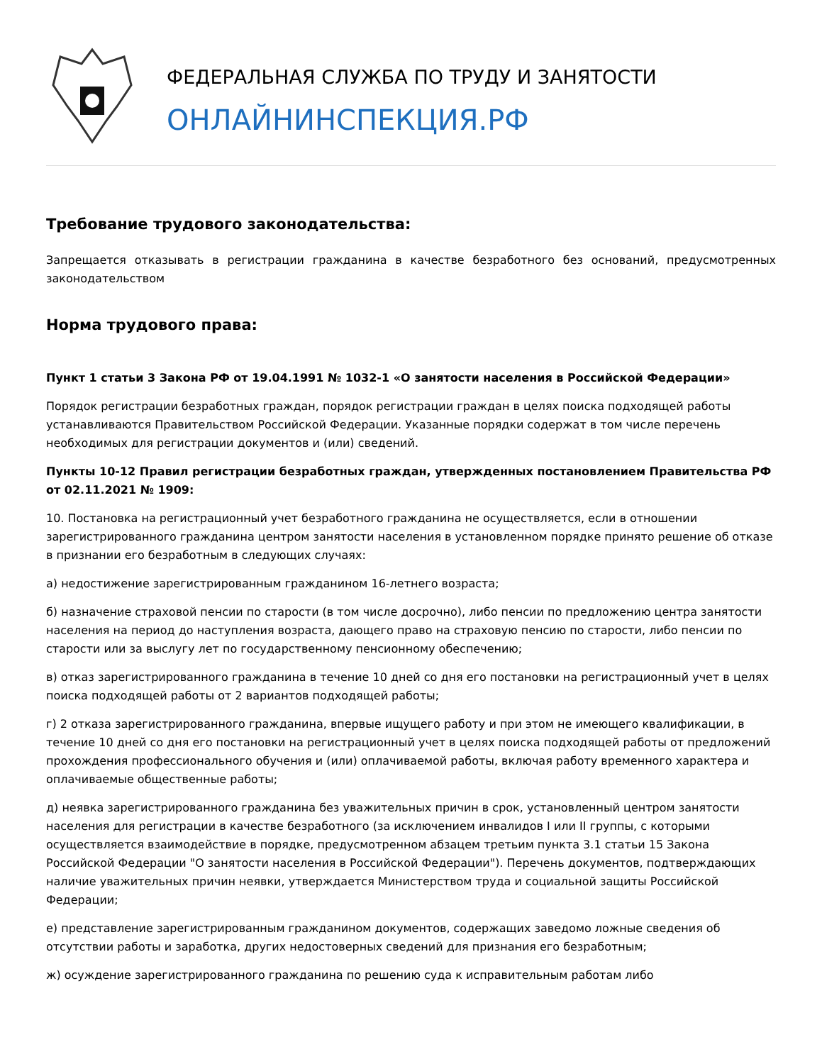ФЕДЕРАЛЬНАЯ СЛУЖБА ПО ТРУДУ И ЗАНЯТОСТИ
ОНЛАЙНИНСПЕКЦИЯ.РФ
Требование трудового законодательства:
Запрещается отказывать в регистрации гражданина в качестве безработного без оснований, предусмотренных законодательством
Норма трудового права:
Пункт 1 статьи 3 Закона РФ от 19.04.1991 № 1032-1 «О занятости населения в Российской Федерации»
Порядок регистрации безработных граждан, порядок регистрации граждан в целях поиска подходящей работы устанавливаются Правительством Российской Федерации. Указанные порядки содержат в том числе перечень необходимых для регистрации документов и (или) сведений.
Пункты 10-12 Правил регистрации безработных граждан, утвержденных постановлением Правительства РФ от 02.11.2021 № 1909:
10. Постановка на регистрационный учет безработного гражданина не осуществляется, если в отношении зарегистрированного гражданина центром занятости населения в установленном порядке принято решение об отказе в признании его безработным в следующих случаях:
а) недостижение зарегистрированным гражданином 16-летнего возраста;
б) назначение страховой пенсии по старости (в том числе досрочно), либо пенсии по предложению центра занятости населения на период до наступления возраста, дающего право на страховую пенсию по старости, либо пенсии по старости или за выслугу лет по государственному пенсионному обеспечению;
в) отказ зарегистрированного гражданина в течение 10 дней со дня его постановки на регистрационный учет в целях поиска подходящей работы от 2 вариантов подходящей работы;
г) 2 отказа зарегистрированного гражданина, впервые ищущего работу и при этом не имеющего квалификации, в течение 10 дней со дня его постановки на регистрационный учет в целях поиска подходящей работы от предложений прохождения профессионального обучения и (или) оплачиваемой работы, включая работу временного характера и оплачиваемые общественные работы;
д) неявка зарегистрированного гражданина без уважительных причин в срок, установленный центром занятости населения для регистрации в качестве безработного (за исключением инвалидов I или II группы, с которыми осуществляется взаимодействие в порядке, предусмотренном абзацем третьим пункта 3.1 статьи 15 Закона Российской Федерации "О занятости населения в Российской Федерации"). Перечень документов, подтверждающих наличие уважительных причин неявки, утверждается Министерством труда и социальной защиты Российской Федерации;
е) представление зарегистрированным гражданином документов, содержащих заведомо ложные сведения об отсутствии работы и заработка, других недостоверных сведений для признания его безработным;
ж) осуждение зарегистрированного гражданина по решению суда к исправительным работам либо